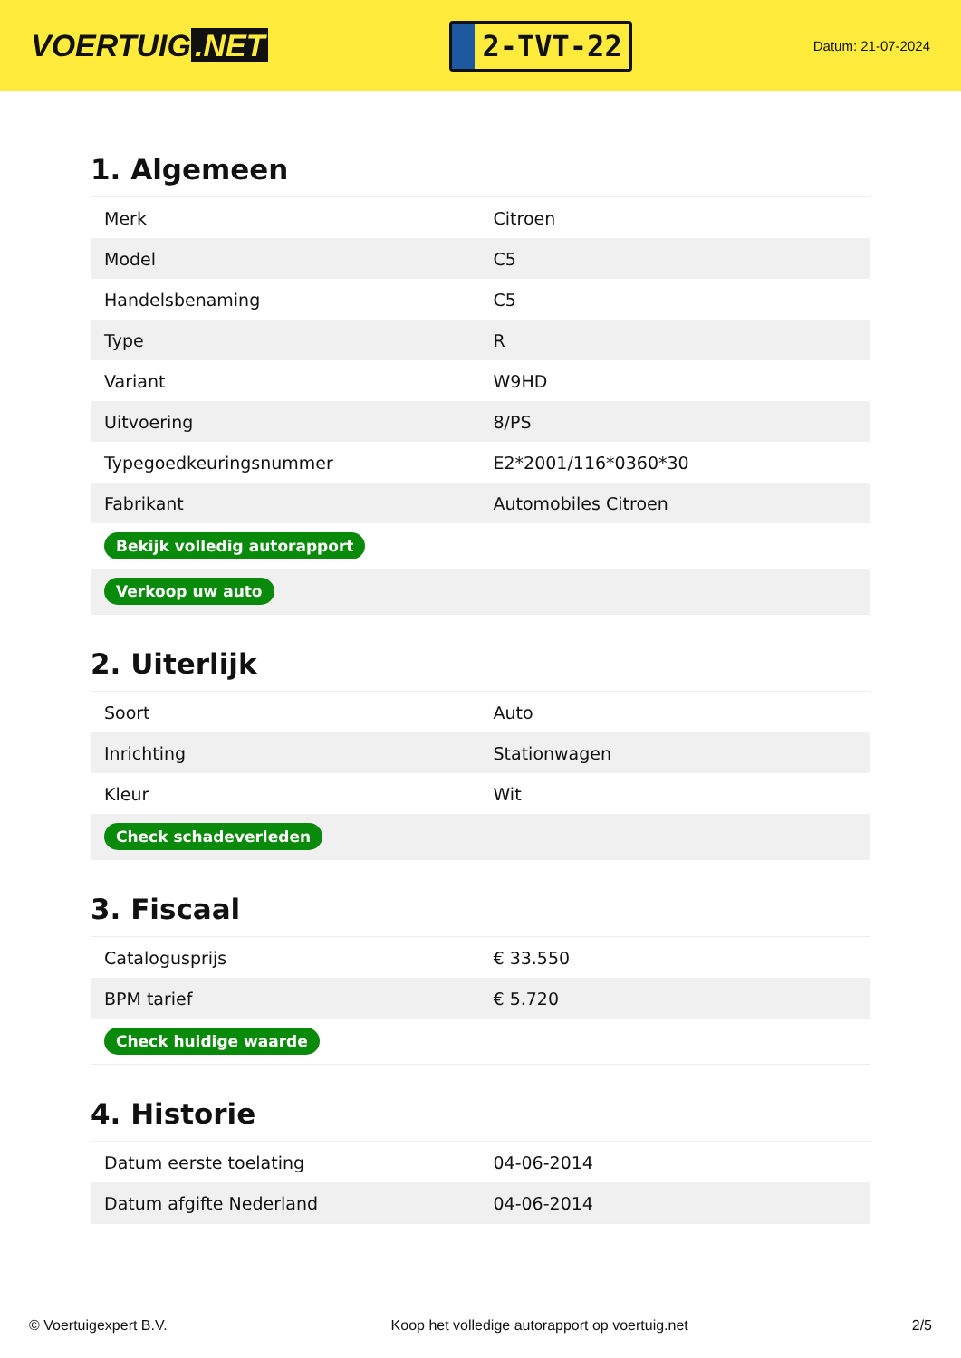VOERTUIG.NET
2-TVT-22
Datum: 21-07-2024
1. Algemeen
| Merk | Citroen |
| Model | C5 |
| Handelsbenaming | C5 |
| Type | R |
| Variant | W9HD |
| Uitvoering | 8/PS |
| Typegoedkeuringsnummer | E2*2001/116*0360*30 |
| Fabrikant | Automobiles Citroen |
| Bekijk volledig autorapport | |
| Verkoop uw auto | |
2. Uiterlijk
| Soort | Auto |
| Inrichting | Stationwagen |
| Kleur | Wit |
| Check schadeverleden | |
3. Fiscaal
| Catalogusprijs | € 33.550 |
| BPM tarief | € 5.720 |
| Check huidige waarde | |
4. Historie
| Datum eerste toelating | 04-06-2014 |
| Datum afgifte Nederland | 04-06-2014 |
© Voertuigexpert B.V. Koop het volledige autorapport op voertuig.net 2/5